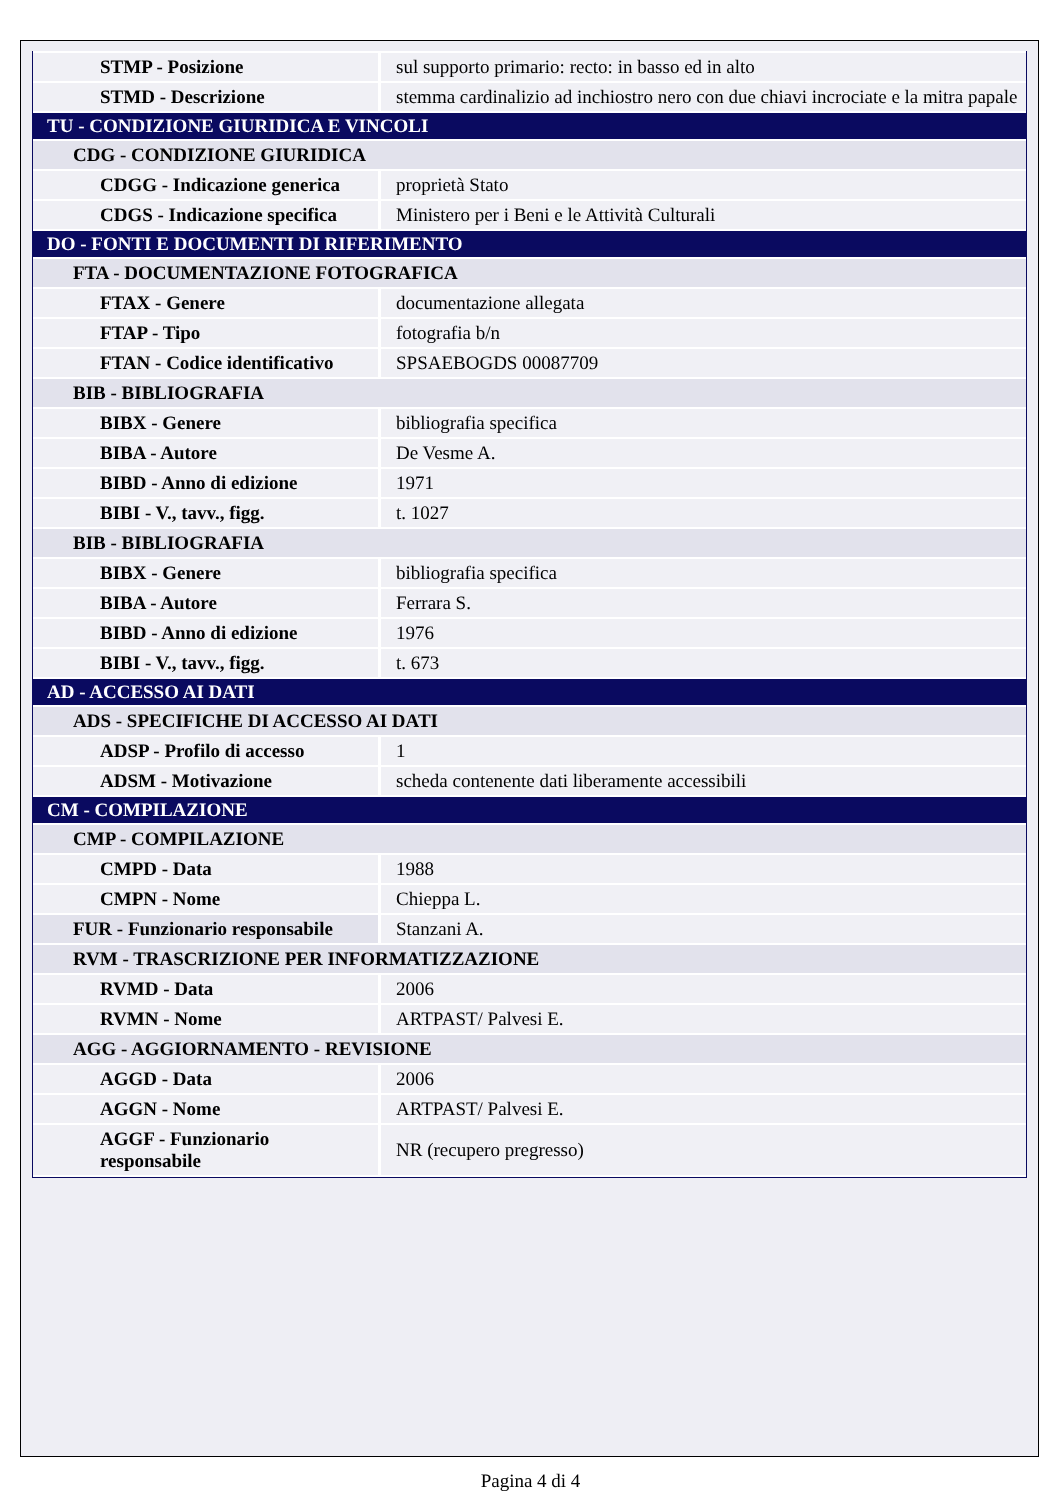| STMP - Posizione | sul supporto primario: recto: in basso ed in alto |
| STMD - Descrizione | stemma cardinalizio ad inchiostro nero con due chiavi incrociate e la mitra papale |
| TU - CONDIZIONE GIURIDICA E VINCOLI | |
| CDG - CONDIZIONE GIURIDICA | |
| CDGG - Indicazione generica | proprietà Stato |
| CDGS - Indicazione specifica | Ministero per i Beni e le Attività Culturali |
| DO - FONTI E DOCUMENTI DI RIFERIMENTO | |
| FTA - DOCUMENTAZIONE FOTOGRAFICA | |
| FTAX - Genere | documentazione allegata |
| FTAP - Tipo | fotografia b/n |
| FTAN - Codice identificativo | SPSAEBOGDS 00087709 |
| BIB - BIBLIOGRAFIA | |
| BIBX - Genere | bibliografia specifica |
| BIBA - Autore | De Vesme A. |
| BIBD - Anno di edizione | 1971 |
| BIBI - V., tavv., figg. | t. 1027 |
| BIB - BIBLIOGRAFIA | |
| BIBX - Genere | bibliografia specifica |
| BIBA - Autore | Ferrara S. |
| BIBD - Anno di edizione | 1976 |
| BIBI - V., tavv., figg. | t. 673 |
| AD - ACCESSO AI DATI | |
| ADS - SPECIFICHE DI ACCESSO AI DATI | |
| ADSP - Profilo di accesso | 1 |
| ADSM - Motivazione | scheda contenente dati liberamente accessibili |
| CM - COMPILAZIONE | |
| CMP - COMPILAZIONE | |
| CMPD - Data | 1988 |
| CMPN - Nome | Chieppa L. |
| FUR - Funzionario responsabile | Stanzani A. |
| RVM - TRASCRIZIONE PER INFORMATIZZAZIONE | |
| RVMD - Data | 2006 |
| RVMN - Nome | ARTPAST/ Palvesi E. |
| AGG - AGGIORNAMENTO - REVISIONE | |
| AGGD - Data | 2006 |
| AGGN - Nome | ARTPAST/ Palvesi E. |
| AGGF - Funzionario responsabile | NR (recupero pregresso) |
Pagina 4 di 4